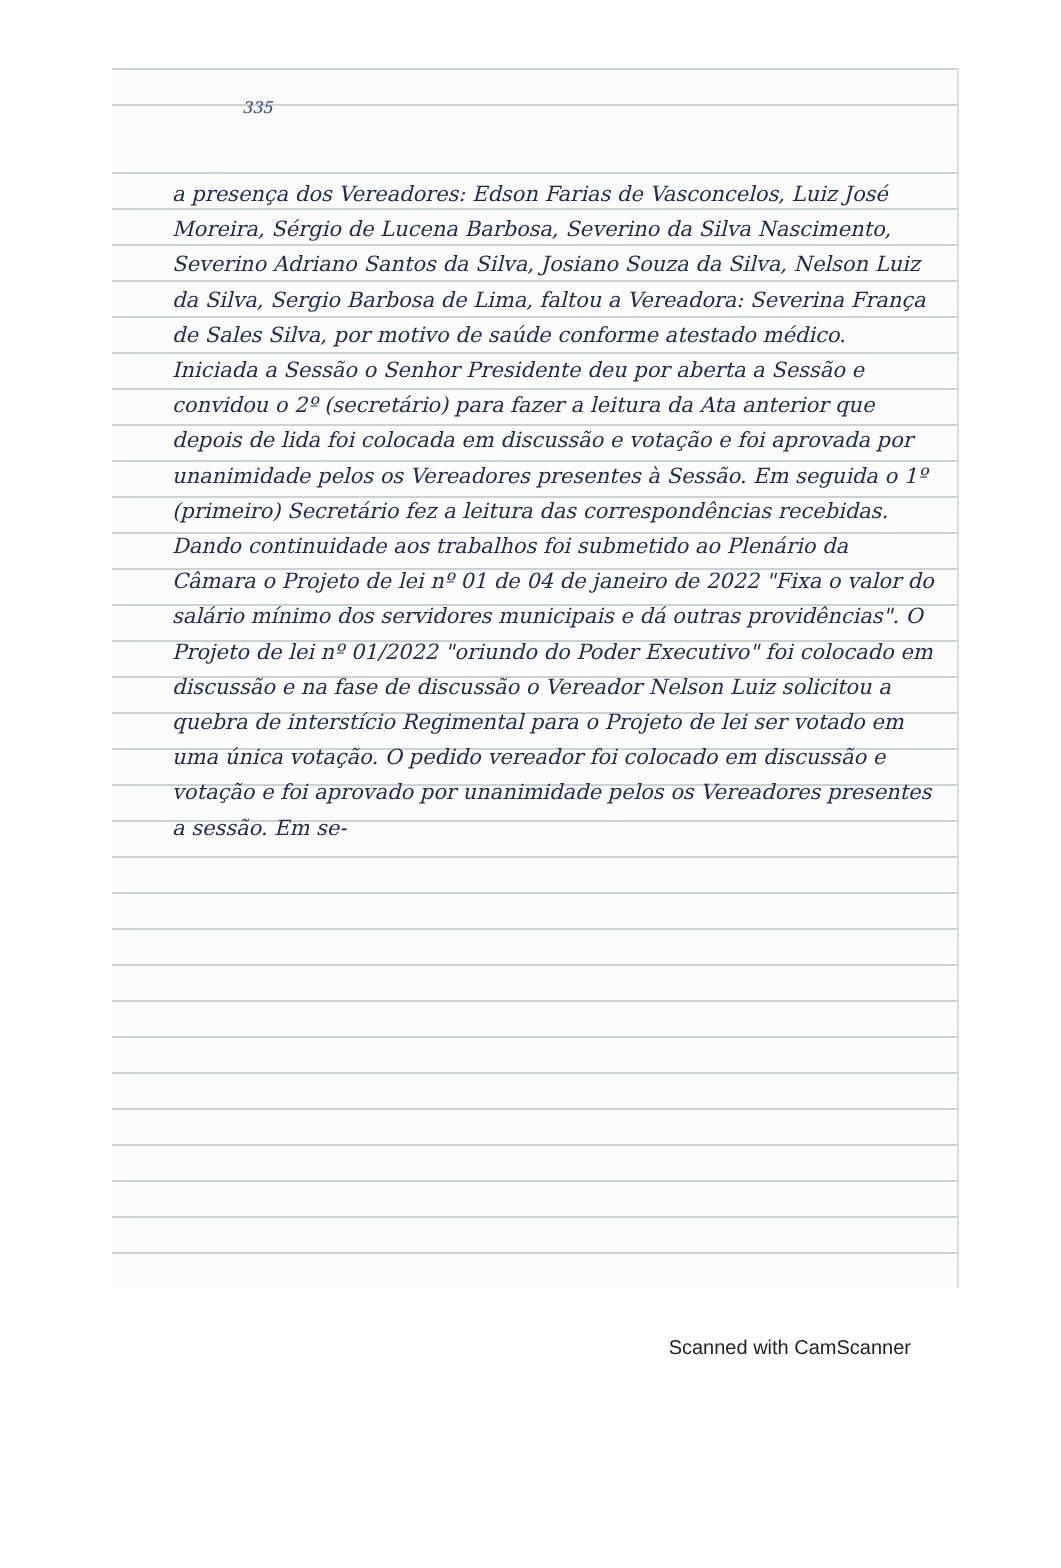335
a presença dos Vereadores: Edson Farias de Vasconcelos, Luiz José Moreira, Sérgio de Lucena Barbosa, Severino da Silva Nascimento, Severino Adriano Santos da Silva, Josiano Souza da Silva, Nelson Luiz da Silva, Sergio Barbosa de Lima, faltou a Vereadora: Severina França de Sales Silva, por motivo de saúde conforme atestado médico. Iniciada a Sessão o Senhor Presidente deu por aberta a Sessão e convidou o 2º (secretário) para fazer a leitura da Ata anterior que depois de lida foi colocada em discussão e votação e foi aprovada por unanimidade pelos os Vereadores presentes à Sessão. Em seguida o 1º (primeiro) Secretário fez a leitura das correspondências recebidas. Dando continuidade aos trabalhos foi submetido ao Plenário da Câmara o Projeto de lei nº 01 de 04 de janeiro de 2022 "Fixa o valor do salário mínimo dos servidores municipais e dá outras providências". O Projeto de lei nº 01/2022 "oriundo do Poder Executivo" foi colocado em discussão e na fase de discussão o Vereador Nelson Luiz solicitou a quebra de interstício Regimental para o Projeto de lei ser votado em uma única votação. O pedido vereador foi colocado em discussão e votação e foi aprovado por unanimidade pelos os Vereadores presentes a sessão. Em se-
Scanned with CamScanner